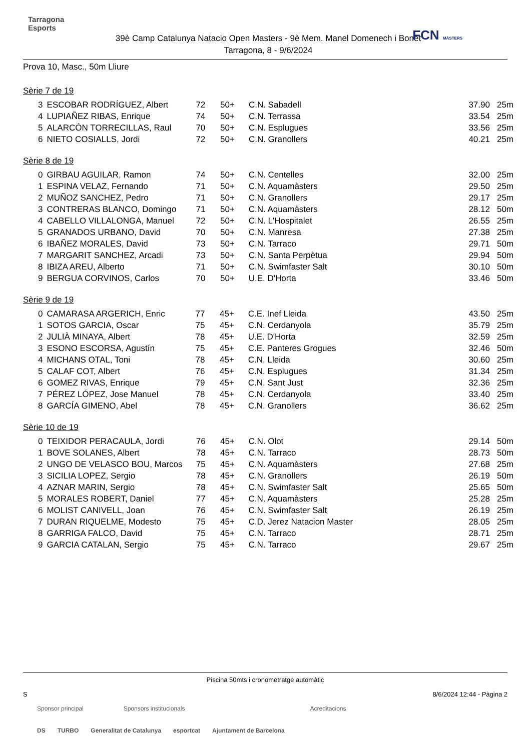Tarragona
Esports
39è Camp Catalunya Natacio Open Masters - 9è Mem. Manel Domenech i Bonet
Tarragona, 8 - 9/6/2024
FCN MÀSTERS
Prova 10, Masc., 50m Lliure
Sèrie 7 de 19
| 3 | ESCOBAR RODRÍGUEZ, Albert | 72 | 50+ | C.N. Sabadell | 37.90 | 25m |
| 4 | LUPIAÑEZ RIBAS, Enrique | 74 | 50+ | C.N. Terrassa | 33.54 | 25m |
| 5 | ALARCÓN TORRECILLAS, Raul | 70 | 50+ | C.N. Esplugues | 33.56 | 25m |
| 6 | NIETO COSIALLS, Jordi | 72 | 50+ | C.N. Granollers | 40.21 | 25m |
Sèrie 8 de 19
| 0 | GIRBAU AGUILAR, Ramon | 74 | 50+ | C.N. Centelles | 32.00 | 25m |
| 1 | ESPINA VELAZ, Fernando | 71 | 50+ | C.N. Aquamàsters | 29.50 | 25m |
| 2 | MUÑOZ SANCHEZ, Pedro | 71 | 50+ | C.N. Granollers | 29.17 | 25m |
| 3 | CONTRERAS BLANCO, Domingo | 71 | 50+ | C.N. Aquamàsters | 28.12 | 50m |
| 4 | CABELLO VILLALONGA, Manuel | 72 | 50+ | C.N. L'Hospitalet | 26.55 | 25m |
| 5 | GRANADOS URBANO, David | 70 | 50+ | C.N. Manresa | 27.38 | 25m |
| 6 | IBAÑEZ MORALES, David | 73 | 50+ | C.N. Tarraco | 29.71 | 50m |
| 7 | MARGARIT SANCHEZ, Arcadi | 73 | 50+ | C.N. Santa Perpètua | 29.94 | 50m |
| 8 | IBIZA AREU, Alberto | 71 | 50+ | C.N. Swimfaster Salt | 30.10 | 50m |
| 9 | BERGUA CORVINOS, Carlos | 70 | 50+ | U.E. D'Horta | 33.46 | 50m |
Sèrie 9 de 19
| 0 | CAMARASA ARGERICH, Enric | 77 | 45+ | C.E. Inef Lleida | 43.50 | 25m |
| 1 | SOTOS GARCIA, Oscar | 75 | 45+ | C.N. Cerdanyola | 35.79 | 25m |
| 2 | JULIÀ MINAYA, Albert | 78 | 45+ | U.E. D'Horta | 32.59 | 25m |
| 3 | ESONO ESCORSA, Agustín | 75 | 45+ | C.E. Panteres Grogues | 32.46 | 50m |
| 4 | MICHANS OTAL, Toni | 78 | 45+ | C.N. Lleida | 30.60 | 25m |
| 5 | CALAF COT, Albert | 76 | 45+ | C.N. Esplugues | 31.34 | 25m |
| 6 | GOMEZ RIVAS, Enrique | 79 | 45+ | C.N. Sant Just | 32.36 | 25m |
| 7 | PÉREZ LÓPEZ, Jose Manuel | 78 | 45+ | C.N. Cerdanyola | 33.40 | 25m |
| 8 | GARCÍA GIMENO, Abel | 78 | 45+ | C.N. Granollers | 36.62 | 25m |
Sèrie 10 de 19
| 0 | TEIXIDOR PERACAULA, Jordi | 76 | 45+ | C.N. Olot | 29.14 | 50m |
| 1 | BOVE SOLANES, Albert | 78 | 45+ | C.N. Tarraco | 28.73 | 50m |
| 2 | UNGO DE VELASCO BOU, Marcos | 75 | 45+ | C.N. Aquamàsters | 27.68 | 25m |
| 3 | SICILIA LOPEZ, Sergio | 78 | 45+ | C.N. Granollers | 26.19 | 50m |
| 4 | AZNAR MARIN, Sergio | 78 | 45+ | C.N. Swimfaster Salt | 25.65 | 50m |
| 5 | MORALES ROBERT, Daniel | 77 | 45+ | C.N. Aquamàsters | 25.28 | 25m |
| 6 | MOLIST CANIVELL, Joan | 76 | 45+ | C.N. Swimfaster Salt | 26.19 | 25m |
| 7 | DURAN RIQUELME, Modesto | 75 | 45+ | C.D. Jerez Natacion Master | 28.05 | 25m |
| 8 | GARRIGA FALCO, David | 75 | 45+ | C.N. Tarraco | 28.71 | 25m |
| 9 | GARCIA CATALAN, Sergio | 75 | 45+ | C.N. Tarraco | 29.67 | 25m |
Piscina 50mts i cronometratge automàtic
S 8/6/2024 12:44 - Pàgina 2
Sponsor principal Sponsors institucionals Acreditacions
DS TURBO Generalitat de Catalunya esportcat Ajuntament de Barcelona